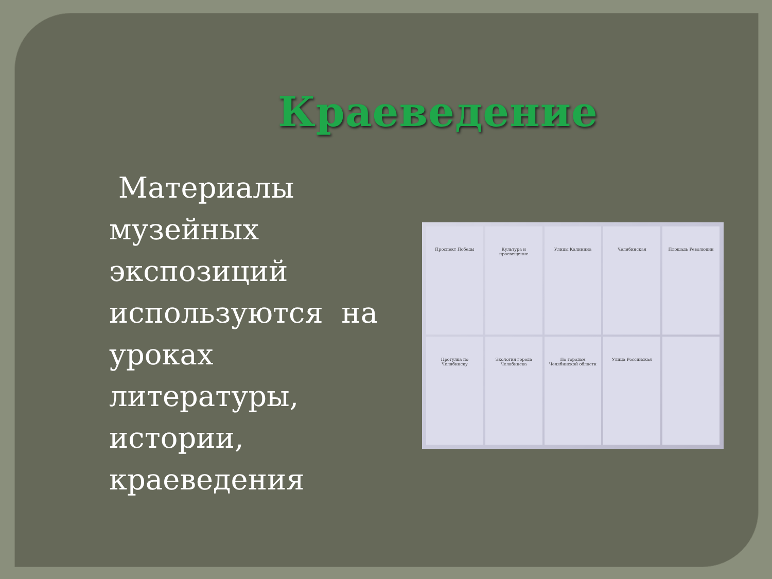Краеведение
Материалы музейных экспозиций используются на уроках литературы, истории, краеведения
Проспект Победы
Культура и просвещение
Улицы Калинина
Челябинская
Площадь Революции
Прогулка по Челябинску
Экология города Челябинска
По городам Челябинской области
Улица Российская